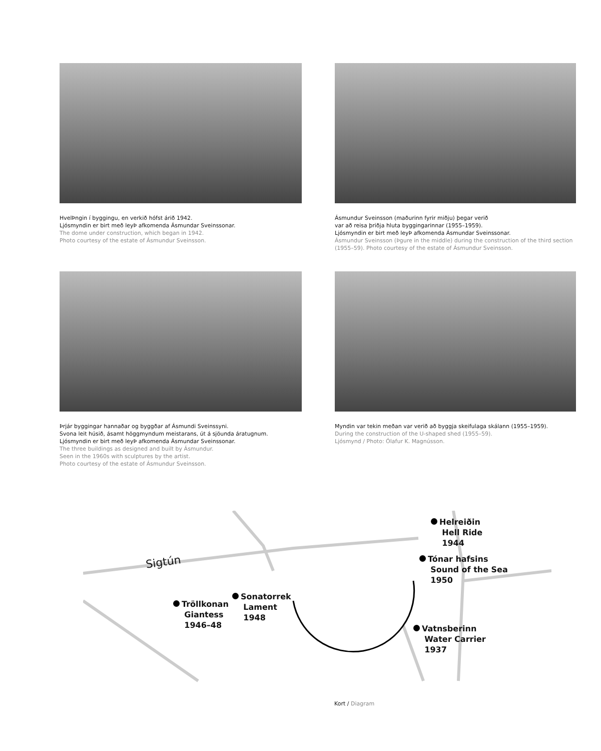HvelÞngin í byggingu, en verkið hófst árið 1942.
Ljósmyndin er birt með leyÞ afkomenda Ásmundar Sveinssonar.
The dome under construction, which began in 1942.
Photo courtesy of the estate of Ásmundur Sveinsson.
Ásmundur Sveinsson (maðurinn fyrir miðju) þegar verið
var að reisa þriðja hluta byggingarinnar (1955–1959).
Ljósmyndin er birt með leyÞ afkomenda Ásmundar Sveinssonar.
Ásmundur Sveinsson (Þgure in the middle) during the construction of the third section (1955–59). Photo courtesy of the estate of Ásmundur Sveinsson.
Þrjár byggingar hannaðar og byggðar af Ásmundi Sveinssyni.
Svona leit húsið, ásamt höggmyndum meistarans, út á sjöunda áratugnum.
Ljósmyndin er birt með leyÞ afkomenda Ásmundar Sveinssonar.
The three buildings as designed and built by Ásmundur.
Seen in the 1960s with sculptures by the artist.
Photo courtesy of the estate of Ásmundur Sveinsson.
Myndin var tekin meðan var verið að byggja skeifulaga skálann (1955–1959).
During the construction of the U-shaped shed (1955–59).
Ljósmynd / Photo: Ólafur K. Magnússon.
Sigtún
Helreiðin
Hell Ride
1944
Tónar hafsins
Sound of the Sea
1950
Tröllkonan
Giantess
1946–48
Sonatorrek
Lament
1948
Vatnsberinn
Water Carrier
1937
Kort / Diagram